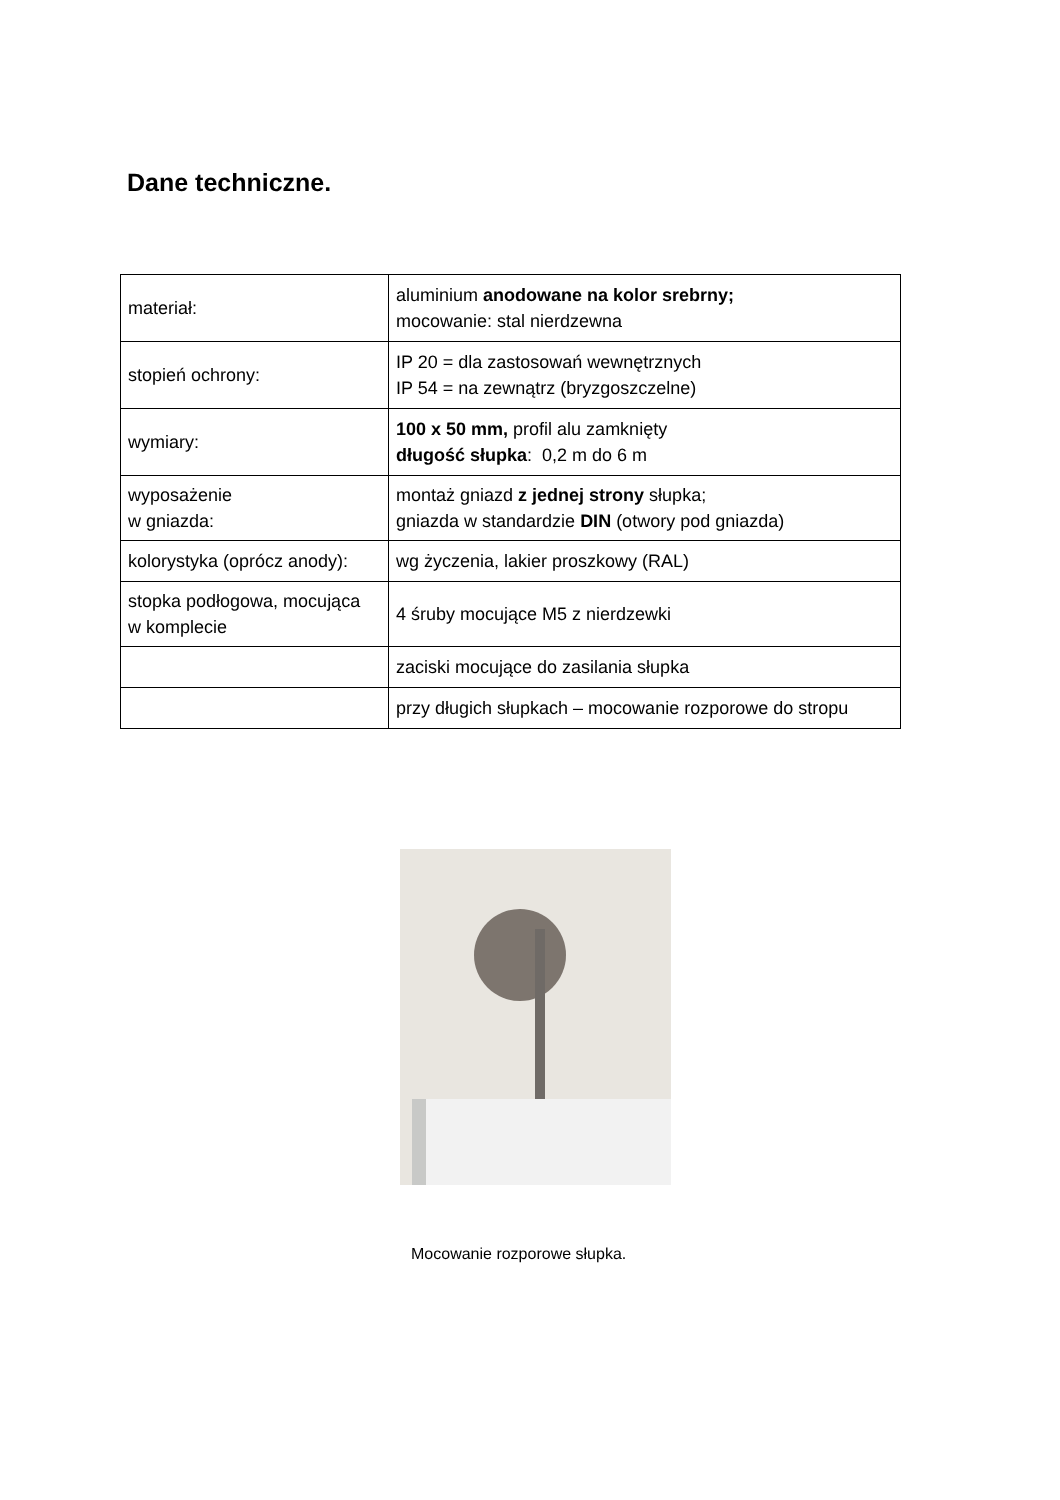Dane techniczne.
| materiał: | aluminium anodowane na kolor srebrny; mocowanie: stal nierdzewna |
| stopień ochrony: | IP 20 = dla zastosowań wewnętrznych IP 54 = na zewnątrz (bryzgoszczelne) |
| wymiary: | 100 x 50 mm, profil alu zamknięty długość słupka : 0,2 m do 6 m |
| wyposażenie w gniazda: | montaż gniazd z jednej strony słupka; gniazda w standardzie DIN (otwory pod gniazda) |
| kolorystyka (oprócz anody): | wg życzenia, lakier proszkowy (RAL) |
| stopka podłogowa, mocująca w komplecie | 4 śruby mocujące M5 z nierdzewki |
| | zaciski mocujące do zasilania słupka |
| | przy długich słupkach – mocowanie rozporowe do stropu |
Mocowanie rozporowe słupka.